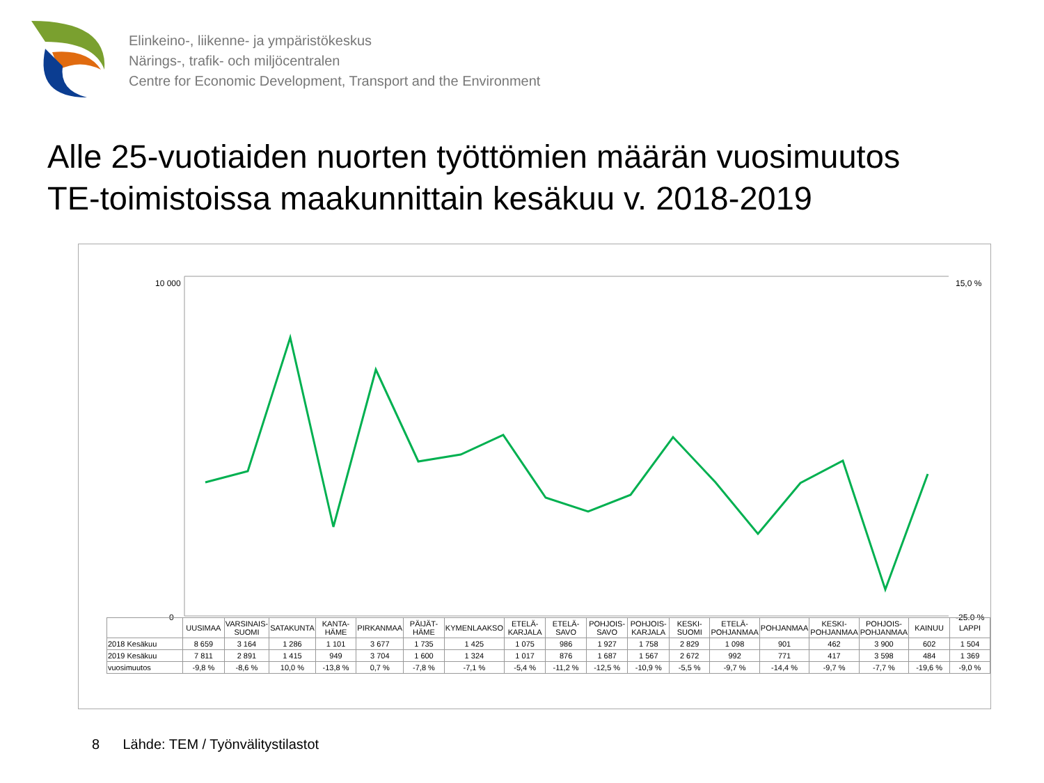Elinkeino-, liikenne- ja ympäristökeskus
Närings-, trafik- och miljöcentralen
Centre for Economic Development, Transport and the Environment
Alle 25-vuotiaiden nuorten työttömien määrän vuosimuutos
TE-toimistoissa maakunnittain kesäkuu v. 2018-2019
10 000
0
15,0 %
-25,0 %
| | UUSIMAA | VARSINAIS-SUOMI | SATAKUNTA | KANTA-HÄME | PIRKANMAA | PÄIJÄT-HÄME | KYMENLAAKSO | ETELÄ-KARJALA | ETELÄ-SAVO | POHJOIS-SAVO | POHJOIS-KARJALA | KESKI-SUOMI | ETELÄ-POHJANMAA | POHJANMAA | KESKI-POHJANMAA | POHJOIS-POHJANMAA | KAINUU | LAPPI |
| --- | --- | --- | --- | --- | --- | --- | --- | --- | --- | --- | --- | --- | --- | --- | --- | --- | --- | --- |
| 2018 Kesäkuu | 8 659 | 3 164 | 1 286 | 1 101 | 3 677 | 1 735 | 1 425 | 1 075 | 986 | 1 927 | 1 758 | 2 829 | 1 098 | 901 | 462 | 3 900 | 602 | 1 504 |
| 2019 Kesäkuu | 7 811 | 2 891 | 1 415 | 949 | 3 704 | 1 600 | 1 324 | 1 017 | 876 | 1 687 | 1 567 | 2 672 | 992 | 771 | 417 | 3 598 | 484 | 1 369 |
| vuosimuutos | -9,8 % | -8,6 % | 10,0 % | -13,8 % | 0,7 % | -7,8 % | -7,1 % | -5,4 % | -11,2 % | -12,5 % | -10,9 % | -5,5 % | -9,7 % | -14,4 % | -9,7 % | -7,7 % | -19,6 % | -9,0 % |
8 Lähde: TEM / Työnvälitystilastot